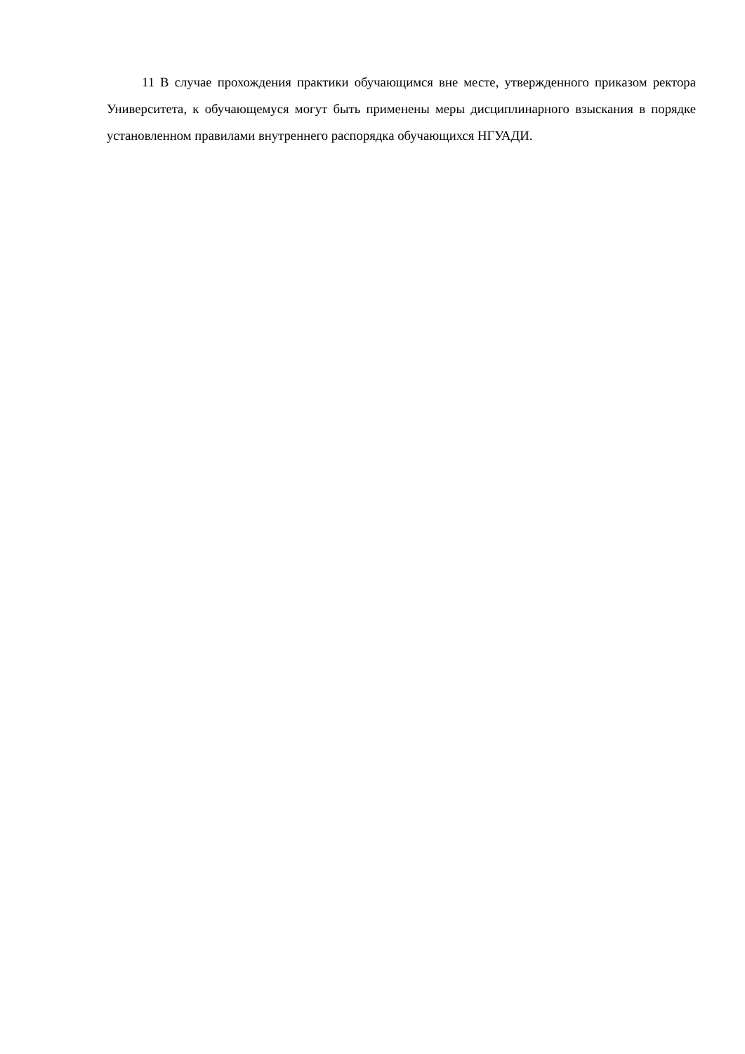11 В случае прохождения практики обучающимся вне месте, утвержденного приказом ректора Университета, к обучающемуся могут быть применены меры дисциплинарного взыскания в порядке установленном правилами внутреннего распорядка обучающихся НГУАДИ.